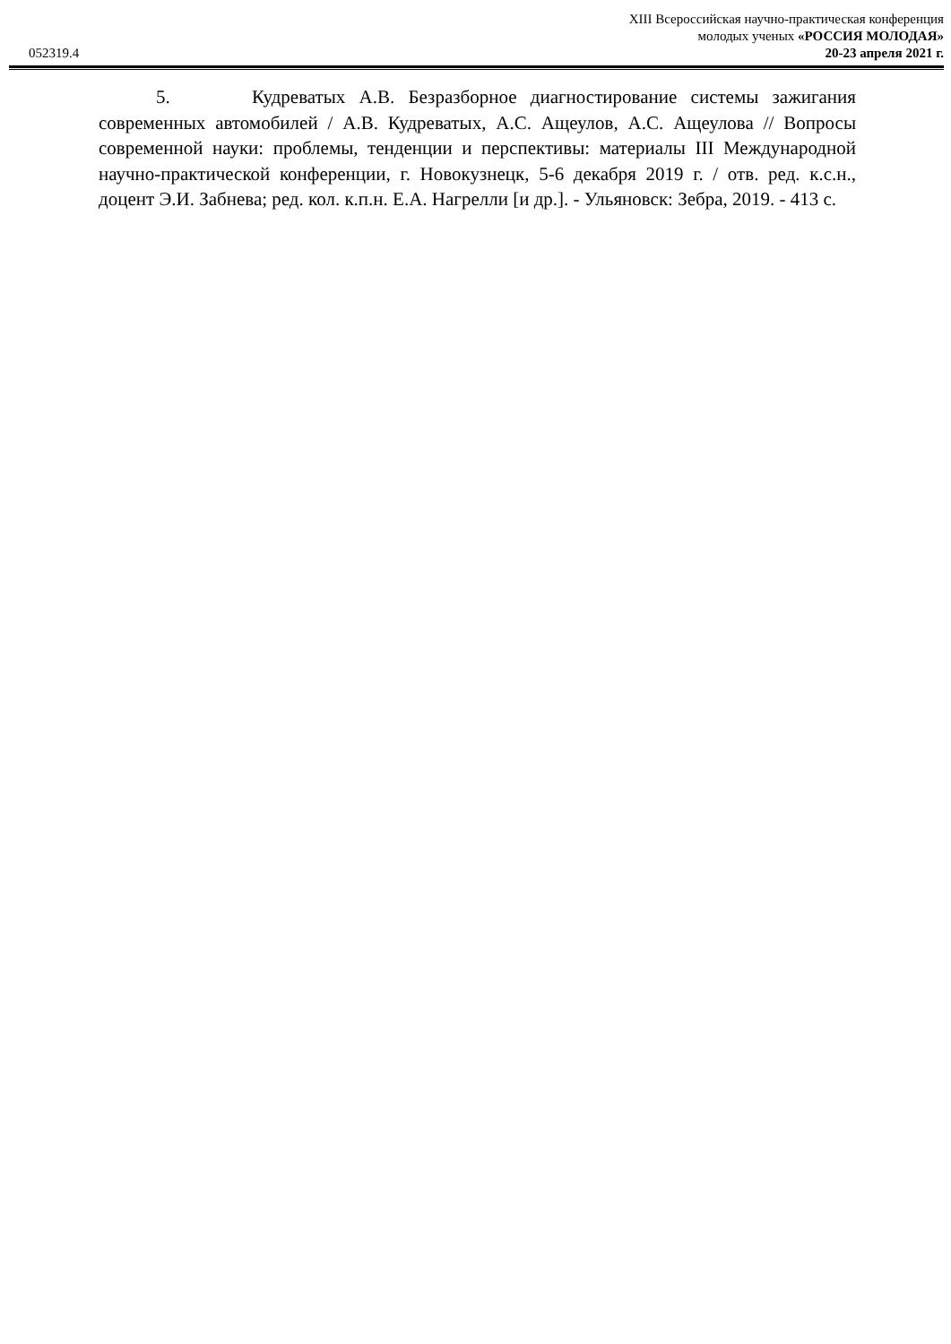052319.4
XIII Всероссийская научно-практическая конференция
молодых ученых «РОССИЯ МОЛОДАЯ»
20-23 апреля 2021 г.
5. Кудреватых А.В. Безразборное диагностирование системы зажигания современных автомобилей / А.В. Кудреватых, А.С. Ащеулов, А.С. Ащеулова // Вопросы современной науки: проблемы, тенденции и перспективы: материалы III Международной научно-практической конференции, г. Новокузнецк, 5-6 декабря 2019 г. / отв. ред. к.с.н., доцент Э.И. Забнева; ред. кол. к.п.н. Е.А. Нагрелли [и др.]. - Ульяновск: Зебра, 2019. - 413 с.